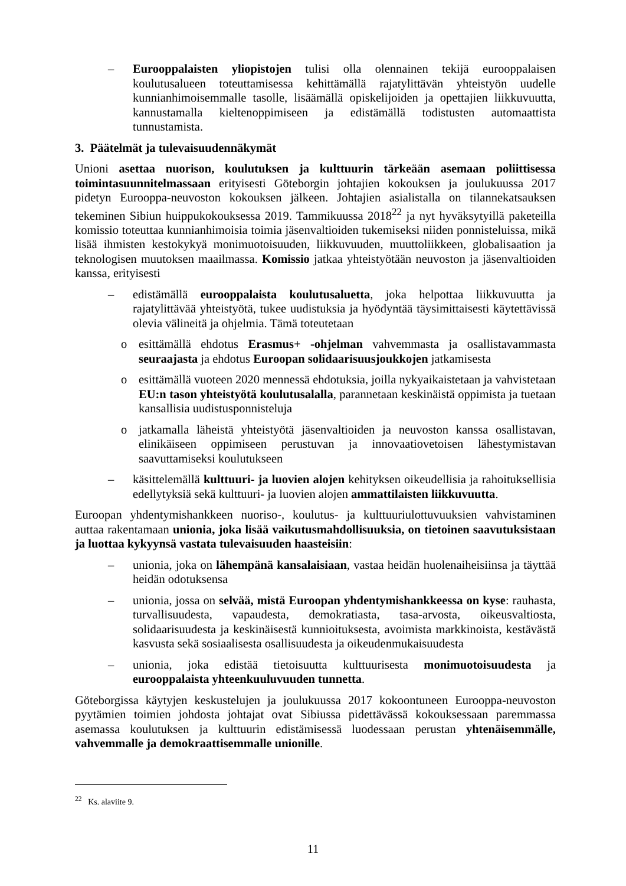– Eurooppalaisten yliopistojen tulisi olla olennainen tekijä eurooppalaisen koulutusalueen toteuttamisessa kehittämällä rajatylittävän yhteistyön uudelle kunnianhimoisemmalle tasolle, lisäämällä opiskelijoiden ja opettajien liikkuvuutta, kannustamalla kieltenoppimiseen ja edistämällä todistusten automaattista tunnustamista.
3. Päätelmät ja tulevaisuudennäkymät
Unioni asettaa nuorison, koulutuksen ja kulttuurin tärkeään asemaan poliittisessa toimintasuunnitelmassaan erityisesti Göteborgin johtajien kokouksen ja joulukuussa 2017 pidetyn Eurooppa-neuvoston kokouksen jälkeen. Johtajien asialistalla on tilannekatsauksen tekeminen Sibiun huippukokouksessa 2019. Tammikuussa 2018<sup>22</sup> ja nyt hyväksytyillä paketeilla komissio toteuttaa kunnianhimoisia toimia jäsenvaltioiden tukemiseksi niiden ponnisteluissa, mikä lisää ihmisten kestokykyä monimuotoisuuden, liikkuvuuden, muuttoliikkeen, globalisaation ja teknologisen muutoksen maailmassa. Komissio jatkaa yhteistyötään neuvoston ja jäsenvaltioiden kanssa, erityisesti
– edistämällä eurooppalaista koulutusaluetta, joka helpottaa liikkuvuutta ja rajatylittävää yhteistyötä, tukee uudistuksia ja hyödyntää täysimittaisesti käytettävissä olevia välineitä ja ohjelmia. Tämä toteutetaan
o esittämällä ehdotus Erasmus+ -ohjelman vahvemmasta ja osallistavammasta seuraajasta ja ehdotus Euroopan solidaarisuusjoukkojen jatkamisesta
o esittämällä vuoteen 2020 mennessä ehdotuksia, joilla nykyaikaistetaan ja vahvistetaan EU:n tason yhteistyötä koulutusalalla, parannetaan keskinäistä oppimista ja tuetaan kansallisia uudistusponnisteluja
o jatkamalla läheistä yhteistyötä jäsenvaltioiden ja neuvoston kanssa osallistavan, elinikäiseen oppimiseen perustuvan ja innovaatiovetoisen lähestymistavan saavuttamiseksi koulutukseen
– käsittelemällä kulttuuri- ja luovien alojen kehityksen oikeudellisia ja rahoituksellisia edellytyksiä sekä kulttuuri- ja luovien alojen ammattilaisten liikkuvuutta.
Euroopan yhdentymishankkeen nuoriso-, koulutus- ja kulttuuriulottuvuuksien vahvistaminen auttaa rakentamaan unionia, joka lisää vaikutusmahdollisuuksia, on tietoinen saavutuksistaan ja luottaa kykyynsä vastata tulevaisuuden haasteisiin:
– unionia, joka on lähempänä kansalaisiaan, vastaa heidän huolenaiheisiinsa ja täyttää heidän odotuksensa
– unionia, jossa on selvää, mistä Euroopan yhdentymishankkeessa on kyse: rauhasta, turvallisuudesta, vapaudesta, demokratiasta, tasa-arvosta, oikeusvaltiosta, solidaarisuudesta ja keskinäisestä kunnioituksesta, avoimista markkinoista, kestävästä kasvusta sekä sosiaalisesta osallisuudesta ja oikeudenmukaisuudesta
– unionia, joka edistää tietoisuutta kulttuurisesta monimuotoisuudesta ja eurooppalaista yhteenkuuluvuuden tunnetta.
Göteborgissa käytyjen keskustelujen ja joulukuussa 2017 kokoontuneen Eurooppa-neuvoston pyytämien toimien johdosta johtajat ovat Sibiussa pidettävässä kokouksessaan paremmassa asemassa koulutuksen ja kulttuurin edistämisessä luodessaan perustan yhtenäisemmälle, vahvemmalle ja demokraattisemmalle unionille.
<sup>22</sup> Ks. alaviite 9.
11